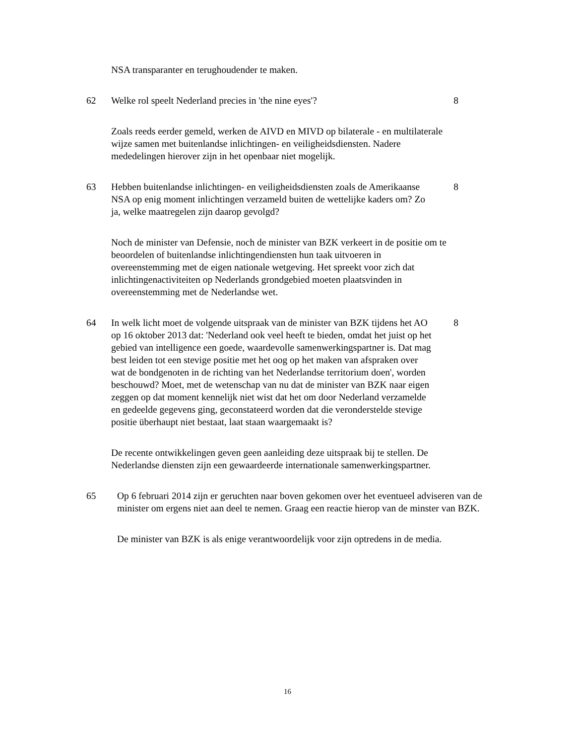NSA transparanter en terughoudender te maken.
62 Welke rol speelt Nederland precies in 'the nine eyes'? 8
Zoals reeds eerder gemeld, werken de AIVD en MIVD op bilaterale - en multilaterale wijze samen met buitenlandse inlichtingen- en veiligheidsdiensten. Nadere mededelingen hierover zijn in het openbaar niet mogelijk.
63 Hebben buitenlandse inlichtingen- en veiligheidsdiensten zoals de Amerikaanse NSA op enig moment inlichtingen verzameld buiten de wettelijke kaders om? Zo ja, welke maatregelen zijn daarop gevolgd?
8
Noch de minister van Defensie, noch de minister van BZK verkeert in de positie om te beoordelen of buitenlandse inlichtingendiensten hun taak uitvoeren in overeenstemming met de eigen nationale wetgeving. Het spreekt voor zich dat inlichtingenactiviteiten op Nederlands grondgebied moeten plaatsvinden in overeenstemming met de Nederlandse wet.
64 In welk licht moet de volgende uitspraak van de minister van BZK tijdens het AO op 16 oktober 2013 dat: 'Nederland ook veel heeft te bieden, omdat het juist op het gebied van intelligence een goede, waardevolle samenwerkingspartner is. Dat mag best leiden tot een stevige positie met het oog op het maken van afspraken over wat de bondgenoten in de richting van het Nederlandse territorium doen', worden beschouwd? Moet, met de wetenschap van nu dat de minister van BZK naar eigen zeggen op dat moment kennelijk niet wist dat het om door Nederland verzamelde en gedeelde gegevens ging, geconstateerd worden dat die veronderstelde stevige positie überhaupt niet bestaat, laat staan waargemaakt is?
8
De recente ontwikkelingen geven geen aanleiding deze uitspraak bij te stellen. De Nederlandse diensten zijn een gewaardeerde internationale samenwerkingspartner.
65 Op 6 februari 2014 zijn er geruchten naar boven gekomen over het eventueel adviseren van de minister om ergens niet aan deel te nemen. Graag een reactie hierop van de minster van BZK.
De minister van BZK is als enige verantwoordelijk voor zijn optredens in de media.
16